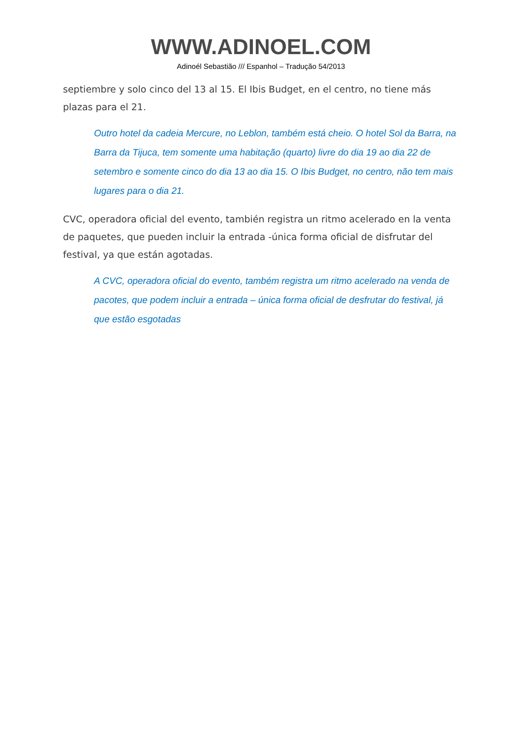WWW.ADINOEL.COM
Adinoél Sebastião /// Espanhol – Tradução 54/2013
septiembre y solo cinco del 13 al 15. El Ibis Budget, en el centro, no tiene más plazas para el 21.
Outro hotel da cadeia Mercure, no Leblon, também está cheio. O hotel Sol da Barra, na Barra da Tijuca, tem somente uma habitação (quarto) livre do dia 19 ao dia 22 de setembro e somente cinco do dia 13 ao dia 15. O Ibis Budget, no centro, não tem mais lugares para o dia 21.
CVC, operadora oficial del evento, también registra un ritmo acelerado en la venta de paquetes, que pueden incluir la entrada -única forma oficial de disfrutar del festival, ya que están agotadas.
A CVC, operadora oficial do evento, também registra um ritmo acelerado na venda de pacotes, que podem incluir a entrada – única forma oficial de desfrutar do festival, já que estão esgotadas